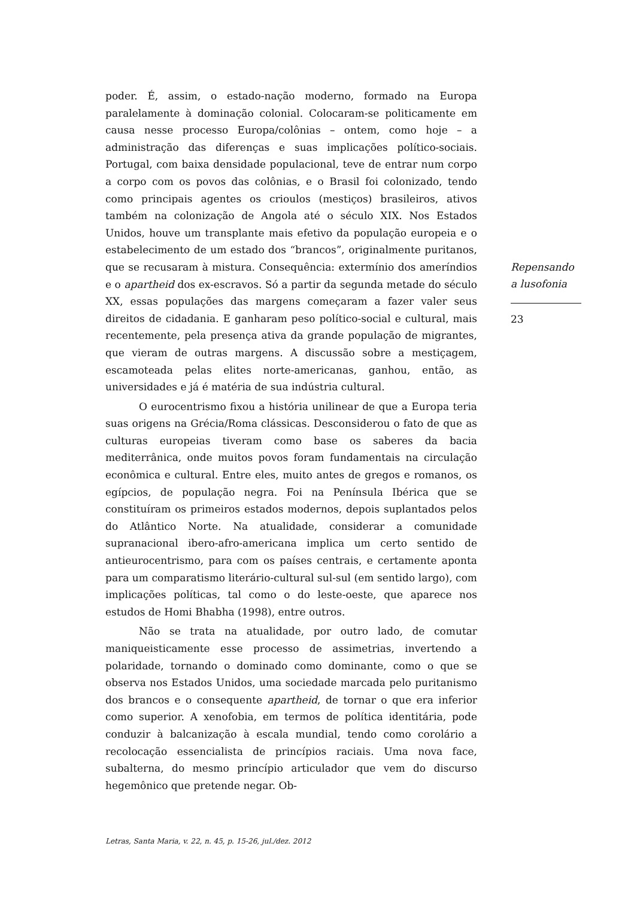poder. É, assim, o estado-nação moderno, formado na Europa paralelamente à dominação colonial. Colocaram-se politicamente em causa nesse processo Europa/colônias – ontem, como hoje – a administração das diferenças e suas implicações político-sociais. Portugal, com baixa densidade populacional, teve de entrar num corpo a corpo com os povos das colônias, e o Brasil foi colonizado, tendo como principais agentes os crioulos (mestiços) brasileiros, ativos também na colonização de Angola até o século XIX. Nos Estados Unidos, houve um transplante mais efetivo da população europeia e o estabelecimento de um estado dos “brancos”, originalmente puritanos, que se recusaram à mistura. Consequência: extermínio dos ameríndios e o apartheid dos ex-escravos. Só a partir da segunda metade do século XX, essas populações das margens começaram a fazer valer seus direitos de cidadania. E ganharam peso político-social e cultural, mais recentemente, pela presença ativa da grande população de migrantes, que vieram de outras margens. A discussão sobre a mestiçagem, escamoteada pelas elites norte-americanas, ganhou, então, as universidades e já é matéria de sua indústria cultural.
O eurocentrismo fixou a história unilinear de que a Europa teria suas origens na Grécia/Roma clássicas. Desconsiderou o fato de que as culturas europeias tiveram como base os saberes da bacia mediterrânica, onde muitos povos foram fundamentais na circulação econômica e cultural. Entre eles, muito antes de gregos e romanos, os egípcios, de população negra. Foi na Península Ibérica que se constituíram os primeiros estados modernos, depois suplantados pelos do Atlântico Norte. Na atualidade, considerar a comunidade supranacional ibero-afro-americana implica um certo sentido de antieurocentrismo, para com os países centrais, e certamente aponta para um comparatismo literário-cultural sul-sul (em sentido largo), com implicações políticas, tal como o do leste-oeste, que aparece nos estudos de Homi Bhabha (1998), entre outros.
Não se trata na atualidade, por outro lado, de comutar maniqueisticamente esse processo de assimetrias, invertendo a polaridade, tornando o dominado como dominante, como o que se observa nos Estados Unidos, uma sociedade marcada pelo puritanismo dos brancos e o consequente apartheid, de tornar o que era inferior como superior. A xenofobia, em termos de política identitária, pode conduzir à balcanização à escala mundial, tendo como corolário a recolocação essencialista de princípios raciais. Uma nova face, subalterna, do mesmo princípio articulador que vem do discurso hegemônico que pretende negar. Ob-
Repensando a lusofonia
23
Letras, Santa Maria, v. 22, n. 45, p. 15-26, jul./dez. 2012